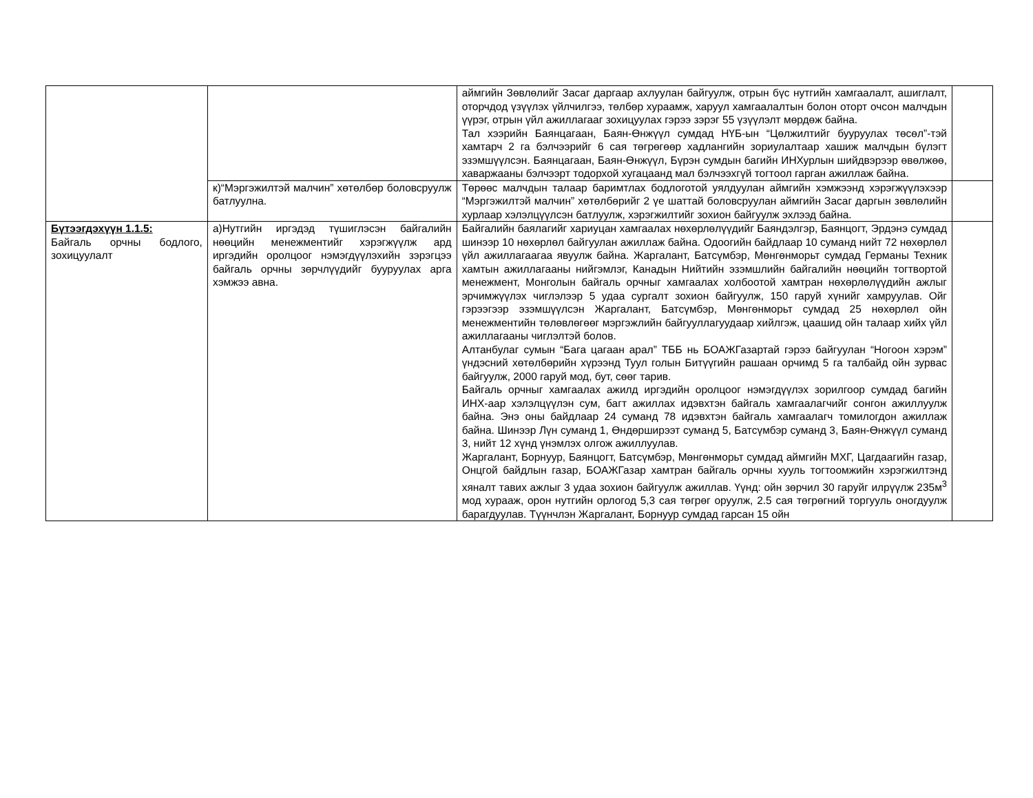| | | аймгийн Зөвлөлийг Засаг даргаар ахлуулан байгуулж, отрын бүс нутгийн хамгаалалт, ашиглалт, оторчдод үзүүлэх үйлчилгээ, төлбөр хураамж, харуул хамгаалалтын болон оторт очсон малчдын үүрэг, отрын үйл ажиллагааг зохицуулах гэрээ зэрэг 55 үзүүлэлт мөрдөж байна. Тал хээрийн Баянцагаан, Баян-Өнжүүл сумдад НҮБ-ын “Цөлжилтийг бууруулах төсөл”-тэй хамтарч 2 га бэлчээрийг 6 сая төгрөгөөр хадлангийн зориулалтаар хашиж малчдын бүлэгт эзэмшүүлсэн. Баянцагаан, Баян-Өнжүүл, Бүрэн сумдын багийн ИНХурлын шийдвэрээр өвөлжөө, хаваржааны бэлчээрт тодорхой хугацаанд мал бэлчээхгүй тогтоол гарган ажиллаж байна. | |
| | к)“Мэргэжилтэй малчин” хөтөлбөр боловсруулж батлуулна. | Төрөөс малчдын талаар баримтлах бодлоготой уялдуулан аймгийн хэмжээнд хэрэгжүүлэхээр “Мэргэжилтэй малчин” хөтөлбөрийг 2 үе шаттай боловсруулан аймгийн Засаг даргын зөвлөлийн хурлаар хэлэлцүүлсэн батлуулж, хэрэгжилтийг зохион байгуулж эхлээд байна. | |
| Бүтээгдэхүүн 1.1.5: Байгаль орчны бодлого, зохицуулалт | а)Нутгийн иргэдэд түшиглэсэн байгалийн нөөцийн менежментийг хэрэгжүүлж ард иргэдийн оролцоог нэмэгдүүлэхийн зэрэгцээ байгаль орчны зөрчлүүдийг бууруулах арга хэмжээ авна. | Байгалийн баялагийг хариуцан хамгаалах нөхөрлөлүүдийг Баяндэлгэр, Баянцогт, Эрдэнэ сумдад шинээр 10 нөхөрлөл байгуулан ажиллаж байна. Одоогийн байдлаар 10 суманд нийт 72 нөхөрлөл үйл ажиллагаагаа явуулж байна. Жаргалант, Батсүмбэр, Мөнгөнморьт сумдад Германы Техник хамтын ажиллагааны нийгэмлэг, Канадын Нийтийн эзэмшлийн байгалийн нөөцийн тогтвортой менежмент, Монголын байгаль орчныг хамгаалах холбоотой хамтран нөхөрлөлүүдийн ажлыг эрчимжүүлэх чиглэлээр 5 удаа сургалт зохион байгуулж, 150 гаруй хүнийг хамруулав. Ойг гэрээгээр эзэмшүүлсэн Жаргалант, Батсүмбэр, Мөнгөнморьт сумдад 25 нөхөрлөл ойн менежментийн төлөвлөгөөг мэргэжлийн байгууллагуудаар хийлгэж, цаашид ойн талаар хийх үйл ажиллагааны чиглэлтэй болов. Алтанбулаг сумын “Бага цагаан арал” ТББ нь БОАЖГазартай гэрээ байгуулан “Ногоон хэрэм” үндэсний хөтөлбөрийн хүрээнд Туул голын Битүүгийн рашаан орчимд 5 га талбайд ойн зурвас байгуулж, 2000 гаруй мод, бут, сөөг тарив. Байгаль орчныг хамгаалах ажилд иргэдийн оролцоог нэмэгдүүлэх зорилгоор сумдад багийн ИНХ-аар хэлэлцүүлэн сум, багт ажиллах идэвхтэн байгаль хамгаалагчийг сонгон ажиллуулж байна. Энэ оны байдлаар 24 суманд 78 идэвхтэн байгаль хамгаалагч томилогдон ажиллаж байна. Шинээр Лүн суманд 1, Өндөрширээт суманд 5, Батсүмбэр суманд 3, Баян-Өнжүүл суманд 3, нийт 12 хүнд үнэмлэх олгож ажиллуулав. Жаргалант, Борнуур, Баянцогт, Батсүмбэр, Мөнгөнморьт сумдад аймгийн МХГ, Цагдаагийн газар, Онцгой байдлын газар, БОАЖГазар хамтран байгаль орчны хууль тогтоомжийн хэрэгжилтэнд хяналт тавих ажлыг 3 удаа зохион байгуулж ажиллав. Үүнд: ойн зөрчил 30 гаруйг илрүүлж 235м<sup>3</sup> мод хурааж, орон нутгийн орлогод 5,3 сая төгрөг оруулж, 2.5 сая төгрөгний торгууль оногдуулж барагдуулав. Түүнчлэн Жаргалант, Борнуур сумдад гарсан 15 ойн | |